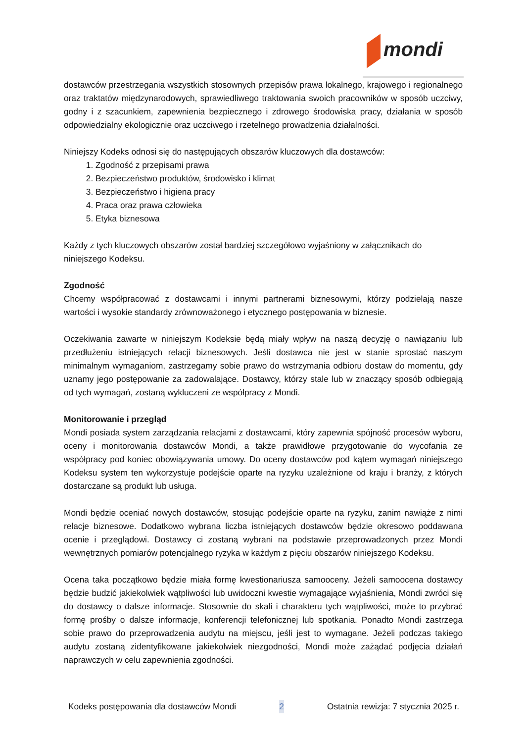mondi
dostawców przestrzegania wszystkich stosownych przepisów prawa lokalnego, krajowego i regionalnego oraz traktatów międzynarodowych, sprawiedliwego traktowania swoich pracowników w sposób uczciwy, godny i z szacunkiem, zapewnienia bezpiecznego i zdrowego środowiska pracy, działania w sposób odpowiedzialny ekologicznie oraz uczciwego i rzetelnego prowadzenia działalności.
Niniejszy Kodeks odnosi się do następujących obszarów kluczowych dla dostawców:
1. Zgodność z przepisami prawa
2. Bezpieczeństwo produktów, środowisko i klimat
3. Bezpieczeństwo i higiena pracy
4. Praca oraz prawa człowieka
5. Etyka biznesowa
Każdy z tych kluczowych obszarów został bardziej szczegółowo wyjaśniony w załącznikach do niniejszego Kodeksu.
Zgodność
Chcemy współpracować z dostawcami i innymi partnerami biznesowymi, którzy podzielają nasze wartości i wysokie standardy zrównoważonego i etycznego postępowania w biznesie.
Oczekiwania zawarte w niniejszym Kodeksie będą miały wpływ na naszą decyzję o nawiązaniu lub przedłużeniu istniejących relacji biznesowych. Jeśli dostawca nie jest w stanie sprostać naszym minimalnym wymaganiom, zastrzegamy sobie prawo do wstrzymania odbioru dostaw do momentu, gdy uznamy jego postępowanie za zadowalające. Dostawcy, którzy stale lub w znaczący sposób odbiegają od tych wymagań, zostaną wykluczeni ze współpracy z Mondi.
Monitorowanie i przegląd
Mondi posiada system zarządzania relacjami z dostawcami, który zapewnia spójność procesów wyboru, oceny i monitorowania dostawców Mondi, a także prawidłowe przygotowanie do wycofania ze współpracy pod koniec obowiązywania umowy. Do oceny dostawców pod kątem wymagań niniejszego Kodeksu system ten wykorzystuje podejście oparte na ryzyku uzależnione od kraju i branży, z których dostarczane są produkt lub usługa.
Mondi będzie oceniać nowych dostawców, stosując podejście oparte na ryzyku, zanim nawiąże z nimi relacje biznesowe. Dodatkowo wybrana liczba istniejących dostawców będzie okresowo poddawana ocenie i przeglądowi. Dostawcy ci zostaną wybrani na podstawie przeprowadzonych przez Mondi wewnętrznych pomiarów potencjalnego ryzyka w każdym z pięciu obszarów niniejszego Kodeksu.
Ocena taka początkowo będzie miała formę kwestionariusza samooceny. Jeżeli samoocena dostawcy będzie budzić jakiekolwiek wątpliwości lub uwidoczni kwestie wymagające wyjaśnienia, Mondi zwróci się do dostawcy o dalsze informacje. Stosownie do skali i charakteru tych wątpliwości, może to przybrać formę prośby o dalsze informacje, konferencji telefonicznej lub spotkania. Ponadto Mondi zastrzega sobie prawo do przeprowadzenia audytu na miejscu, jeśli jest to wymagane. Jeżeli podczas takiego audytu zostaną zidentyfikowane jakiekolwiek niezgodności, Mondi może zażądać podjęcia działań naprawczych w celu zapewnienia zgodności.
Kodeks postępowania dla dostawców Mondi 2 Ostatnia rewizja: 7 stycznia 2025 r.